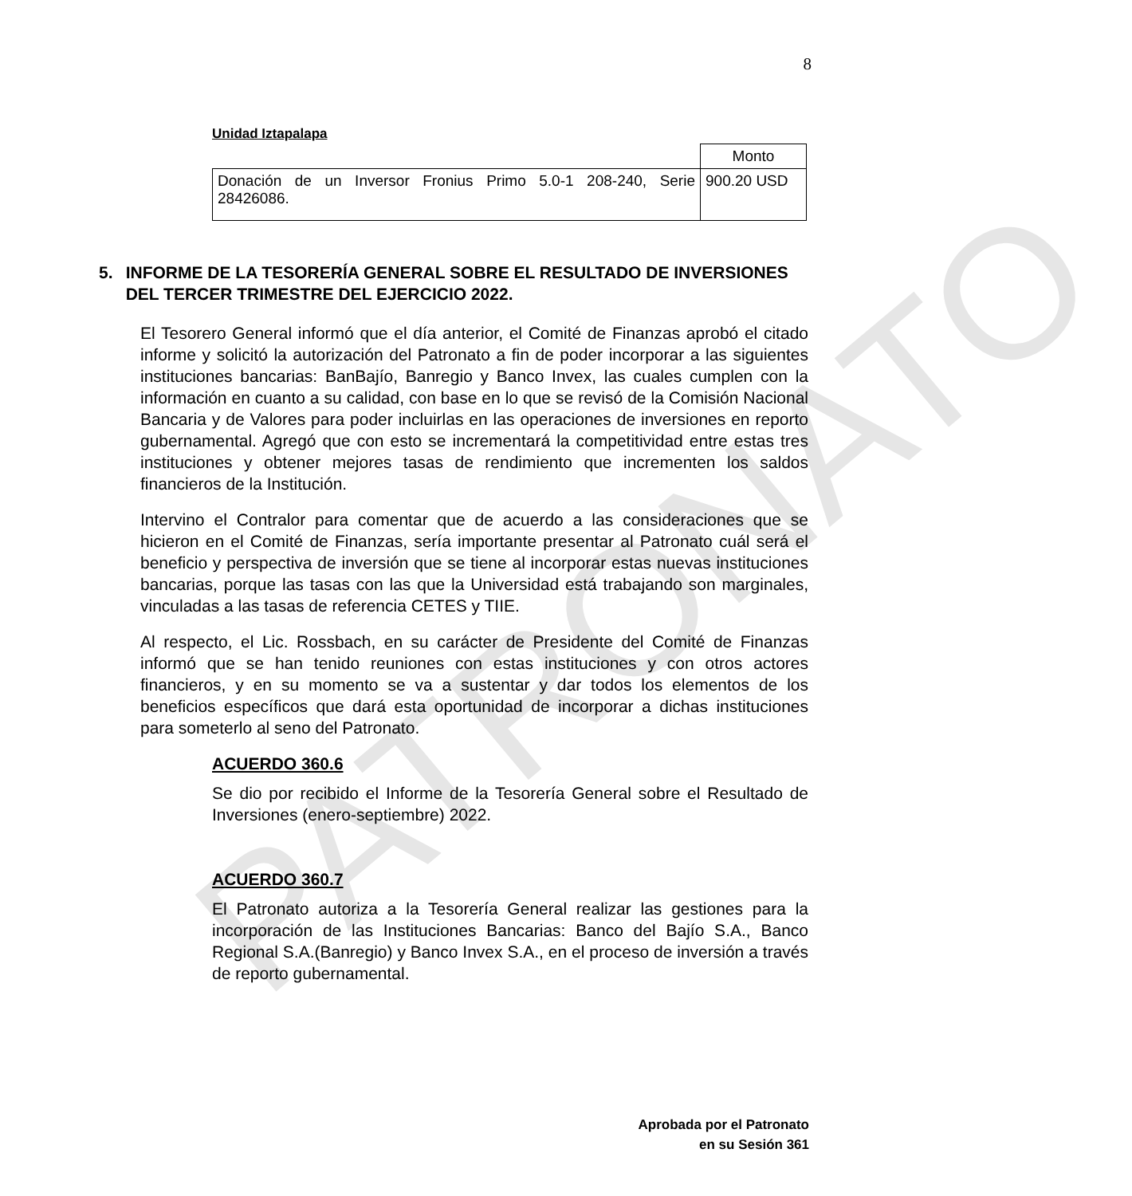PATRONATO
8
Unidad Iztapalapa
| | Monto |
| Donación de un Inversor Fronius Primo 5.0-1 208-240, Serie 28426086. | 900.20 USD |
5. INFORME DE LA TESORERÍA GENERAL SOBRE EL RESULTADO DE INVERSIONES DEL TERCER TRIMESTRE DEL EJERCICIO 2022.
El Tesorero General informó que el día anterior, el Comité de Finanzas aprobó el citado informe y solicitó la autorización del Patronato a fin de poder incorporar a las siguientes instituciones bancarias: BanBajío, Banregio y Banco Invex, las cuales cumplen con la información en cuanto a su calidad, con base en lo que se revisó de la Comisión Nacional Bancaria y de Valores para poder incluirlas en las operaciones de inversiones en reporto gubernamental. Agregó que con esto se incrementará la competitividad entre estas tres instituciones y obtener mejores tasas de rendimiento que incrementen los saldos financieros de la Institución.
Intervino el Contralor para comentar que de acuerdo a las consideraciones que se hicieron en el Comité de Finanzas, sería importante presentar al Patronato cuál será el beneficio y perspectiva de inversión que se tiene al incorporar estas nuevas instituciones bancarias, porque las tasas con las que la Universidad está trabajando son marginales, vinculadas a las tasas de referencia CETES y TIIE.
Al respecto, el Lic. Rossbach, en su carácter de Presidente del Comité de Finanzas informó que se han tenido reuniones con estas instituciones y con otros actores financieros, y en su momento se va a sustentar y dar todos los elementos de los beneficios específicos que dará esta oportunidad de incorporar a dichas instituciones para someterlo al seno del Patronato.
ACUERDO 360.6
Se dio por recibido el Informe de la Tesorería General sobre el Resultado de Inversiones (enero-septiembre) 2022.
ACUERDO 360.7
El Patronato autoriza a la Tesorería General realizar las gestiones para la incorporación de las Instituciones Bancarias: Banco del Bajío S.A., Banco Regional S.A.(Banregio) y Banco Invex S.A., en el proceso de inversión a través de reporto gubernamental.
Aprobada por el Patronato
en su Sesión 361